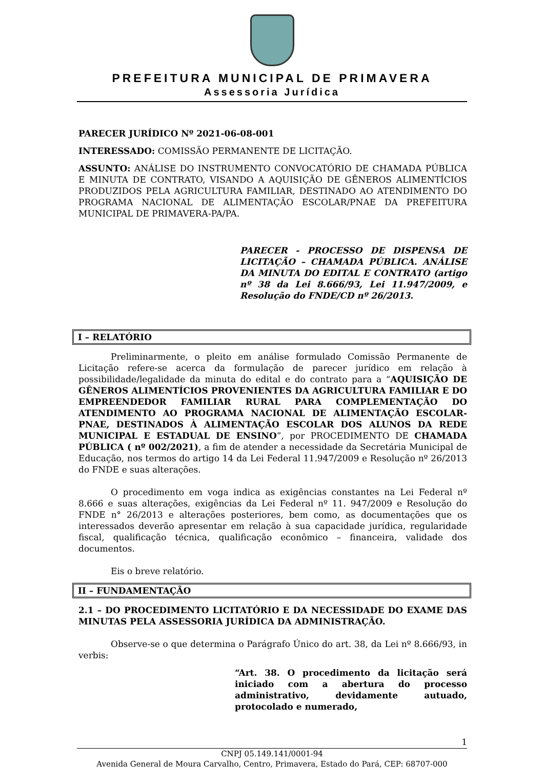PREFEITURA MUNICIPAL DE PRIMAVERA
Assessoria Jurídica
PARECER JURÍDICO Nº 2021-06-08-001
INTERESSADO: COMISSÃO PERMANENTE DE LICITAÇÃO.
ASSUNTO: ANÁLISE DO INSTRUMENTO CONVOCATÓRIO DE CHAMADA PÚBLICA E MINUTA DE CONTRATO, VISANDO A AQUISIÇÃO DE GÊNEROS ALIMENTÍCIOS PRODUZIDOS PELA AGRICULTURA FAMILIAR, DESTINADO AO ATENDIMENTO DO PROGRAMA NACIONAL DE ALIMENTAÇÃO ESCOLAR/PNAE DA PREFEITURA MUNICIPAL DE PRIMAVERA-PA/PA.
PARECER - PROCESSO DE DISPENSA DE LICITAÇÃO – CHAMADA PÚBLICA. ANÁLISE DA MINUTA DO EDITAL E CONTRATO (artigo nº 38 da Lei 8.666/93, Lei 11.947/2009, e Resolução do FNDE/CD nº 26/2013.
I – RELATÓRIO
Preliminarmente, o pleito em análise formulado Comissão Permanente de Licitação refere-se acerca da formulação de parecer jurídico em relação à possibilidade/legalidade da minuta do edital e do contrato para a “AQUISIÇÃO DE GÊNEROS ALIMENTÍCIOS PROVENIENTES DA AGRICULTURA FAMILIAR E DO EMPREENDEDOR FAMILIAR RURAL PARA COMPLEMENTAÇÃO DO ATENDIMENTO AO PROGRAMA NACIONAL DE ALIMENTAÇÃO ESCOLAR- PNAE, DESTINADOS À ALIMENTAÇÃO ESCOLAR DOS ALUNOS DA REDE MUNICIPAL E ESTADUAL DE ENSINO”, por PROCEDIMENTO DE CHAMADA PÚBLICA ( nº 002/2021), a fim de atender a necessidade da Secretária Municipal de Educação, nos termos do artigo 14 da Lei Federal 11.947/2009 e Resolução nº 26/2013 do FNDE e suas alterações.
O procedimento em voga indica as exigências constantes na Lei Federal nº 8.666 e suas alterações, exigências da Lei Federal nº 11. 947/2009 e Resolução do FNDE n° 26/2013 e alterações posteriores, bem como, as documentações que os interessados deverão apresentar em relação à sua capacidade jurídica, regularidade fiscal, qualificação técnica, qualificação econômico – financeira, validade dos documentos.
Eis o breve relatório.
II – FUNDAMENTAÇÃO
2.1 – DO PROCEDIMENTO LICITATÓRIO E DA NECESSIDADE DO EXAME DAS MINUTAS PELA ASSESSORIA JURÍDICA DA ADMINISTRAÇÃO.
Observe-se o que determina o Parágrafo Único do art. 38, da Lei nº 8.666/93, in verbis:
“Art. 38. O procedimento da licitação será iniciado com a abertura do processo administrativo, devidamente autuado, protocolado e numerado,
1
CNPJ 05.149.141/0001-94
Avenida General de Moura Carvalho, Centro, Primavera, Estado do Pará, CEP: 68707-000